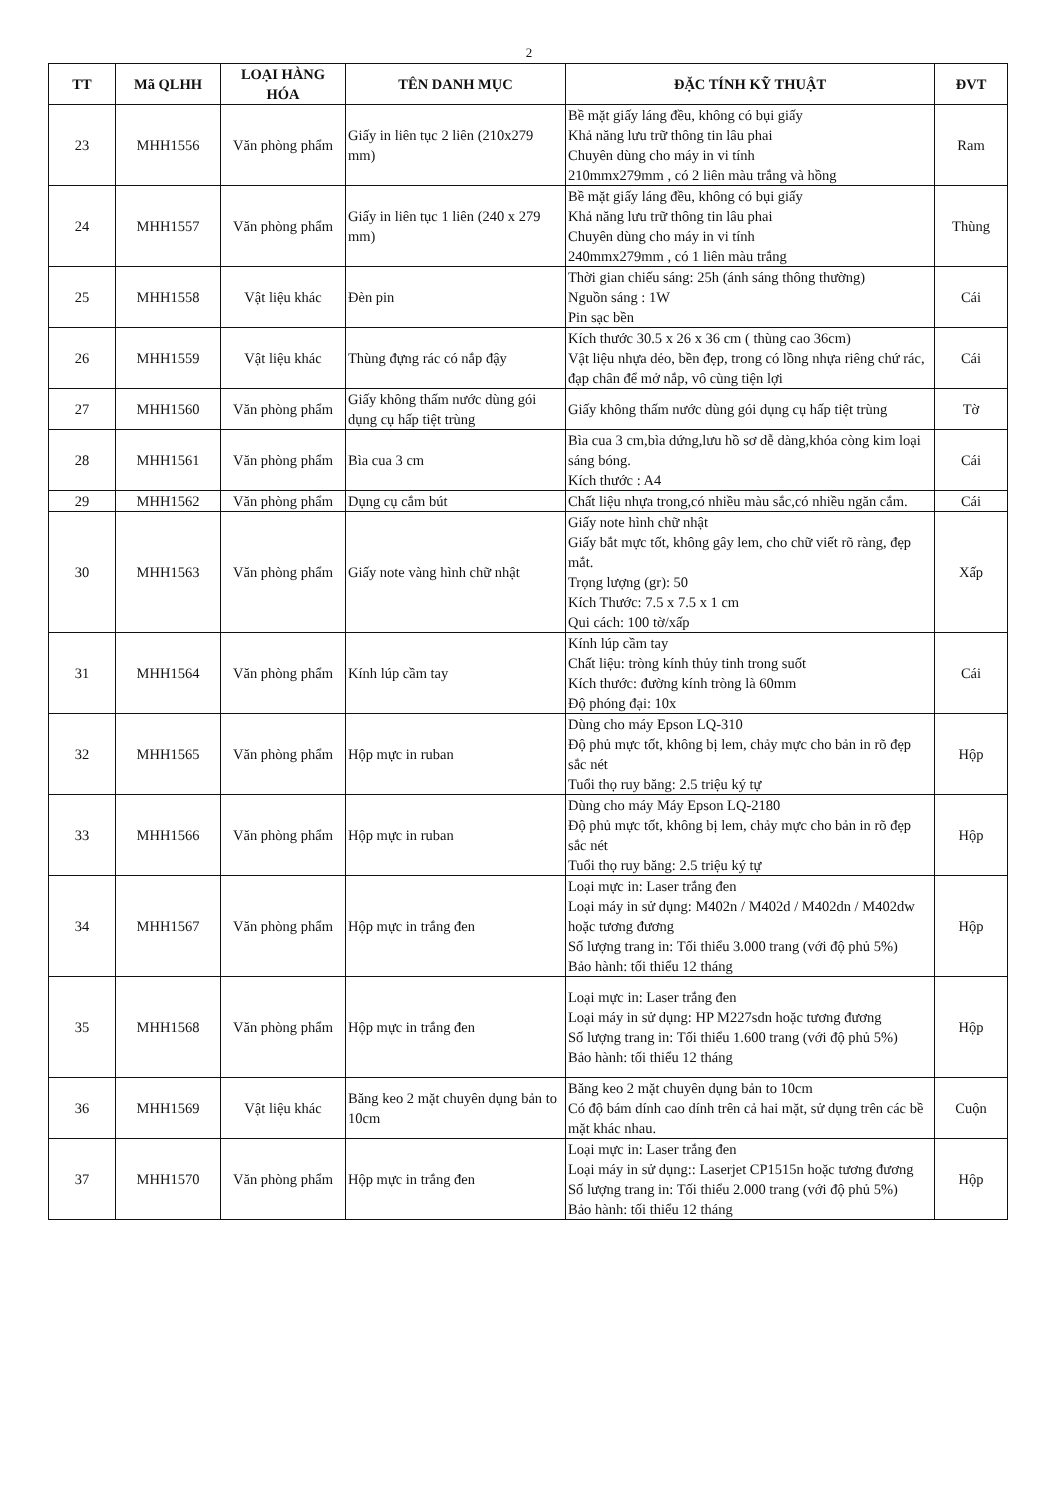2
| TT | Mã QLHH | LOẠI HÀNG HÓA | TÊN DANH MỤC | ĐẶC TÍNH KỸ THUẬT | ĐVT |
| --- | --- | --- | --- | --- | --- |
| 23 | MHH1556 | Văn phòng phẩm | Giấy in liên tục 2 liên (210x279 mm) | Bề mặt giấy láng đều, không có bụi giấy Khả năng lưu trữ thông tin lâu phai Chuyên dùng cho máy in vi tính 210mmx279mm , có 2 liên màu trắng và hồng | Ram |
| 24 | MHH1557 | Văn phòng phẩm | Giấy in liên tục 1 liên (240 x 279 mm) | Bề mặt giấy láng đều, không có bụi giấy Khả năng lưu trữ thông tin lâu phai Chuyên dùng cho máy in vi tính 240mmx279mm , có 1 liên màu trắng | Thùng |
| 25 | MHH1558 | Vật liệu khác | Đèn pin | Thời gian chiếu sáng: 25h (ánh sáng thông thường) Nguồn sáng : 1W Pin sạc bền | Cái |
| 26 | MHH1559 | Vật liệu khác | Thùng đựng rác có nắp đậy | Kích thước 30.5 x 26 x 36 cm ( thùng cao 36cm) Vật liệu nhựa dẻo, bền đẹp, trong có lồng nhựa riêng chứ rác, đạp chân để mở nắp, vô cùng tiện lợi | Cái |
| 27 | MHH1560 | Văn phòng phẩm | Giấy không thấm nước dùng gói dụng cụ hấp tiệt trùng | Giấy không thấm nước dùng gói dụng cụ hấp tiệt trùng | Tờ |
| 28 | MHH1561 | Văn phòng phẩm | Bìa cua 3 cm | Bìa cua 3 cm,bìa dứng,lưu hồ sơ dễ dàng,khóa còng kim loại sáng bóng. Kích thước : A4 | Cái |
| 29 | MHH1562 | Văn phòng phẩm | Dụng cụ cắm bút | Chất liệu nhựa trong,có nhiều màu sắc,có nhiều ngăn cắm. | Cái |
| 30 | MHH1563 | Văn phòng phẩm | Giấy note vàng hình chữ nhật | Giấy note hình chữ nhật Giấy bắt mực tốt, không gây lem, cho chữ viết rõ ràng, đẹp mắt. Trọng lượng (gr): 50 Kích Thước: 7.5 x 7.5 x 1 cm Qui cách: 100 tờ/xấp | Xấp |
| 31 | MHH1564 | Văn phòng phẩm | Kính lúp cầm tay | Kính lúp cầm tay Chất liệu: tròng kính thủy tinh trong suốt Kích thước: đường kính tròng là 60mm Độ phóng đại: 10x | Cái |
| 32 | MHH1565 | Văn phòng phẩm | Hộp mực in ruban | Dùng cho máy Epson LQ-310 Độ phủ mực tốt, không bị lem, chảy mực cho bản in rõ đẹp sắc nét Tuổi thọ ruy băng: 2.5 triệu ký tự | Hộp |
| 33 | MHH1566 | Văn phòng phẩm | Hộp mực in ruban | Dùng cho máy Máy Epson LQ-2180 Độ phủ mực tốt, không bị lem, chảy mực cho bản in rõ đẹp sắc nét Tuổi thọ ruy băng: 2.5 triệu ký tự | Hộp |
| 34 | MHH1567 | Văn phòng phẩm | Hộp mực in trắng đen | Loại mực in: Laser trắng đen Loại máy in sử dụng: M402n / M402d / M402dn / M402dw hoặc tương đương Số lượng trang in: Tối thiểu 3.000 trang (với độ phủ 5%) Bảo hành: tối thiểu 12 tháng | Hộp |
| 35 | MHH1568 | Văn phòng phẩm | Hộp mực in trắng đen | Loại mực in: Laser trắng đen Loại máy in sử dụng: HP M227sdn hoặc tương đương Số lượng trang in: Tối thiểu 1.600 trang (với độ phủ 5%) Bảo hành: tối thiểu 12 tháng | Hộp |
| 36 | MHH1569 | Vật liệu khác | Băng keo 2 mặt chuyên dụng bản to 10cm | Băng keo 2 mặt chuyên dụng bản to 10cm Có độ bám dính cao dính trên cả hai mặt, sử dụng trên các bề mặt khác nhau. | Cuộn |
| 37 | MHH1570 | Văn phòng phẩm | Hộp mực in trắng đen | Loại mực in: Laser trắng đen Loại máy in sử dụng:: Laserjet CP1515n hoặc tương đương Số lượng trang in: Tối thiểu 2.000 trang (với độ phủ 5%) Bảo hành: tối thiểu 12 tháng | Hộp |